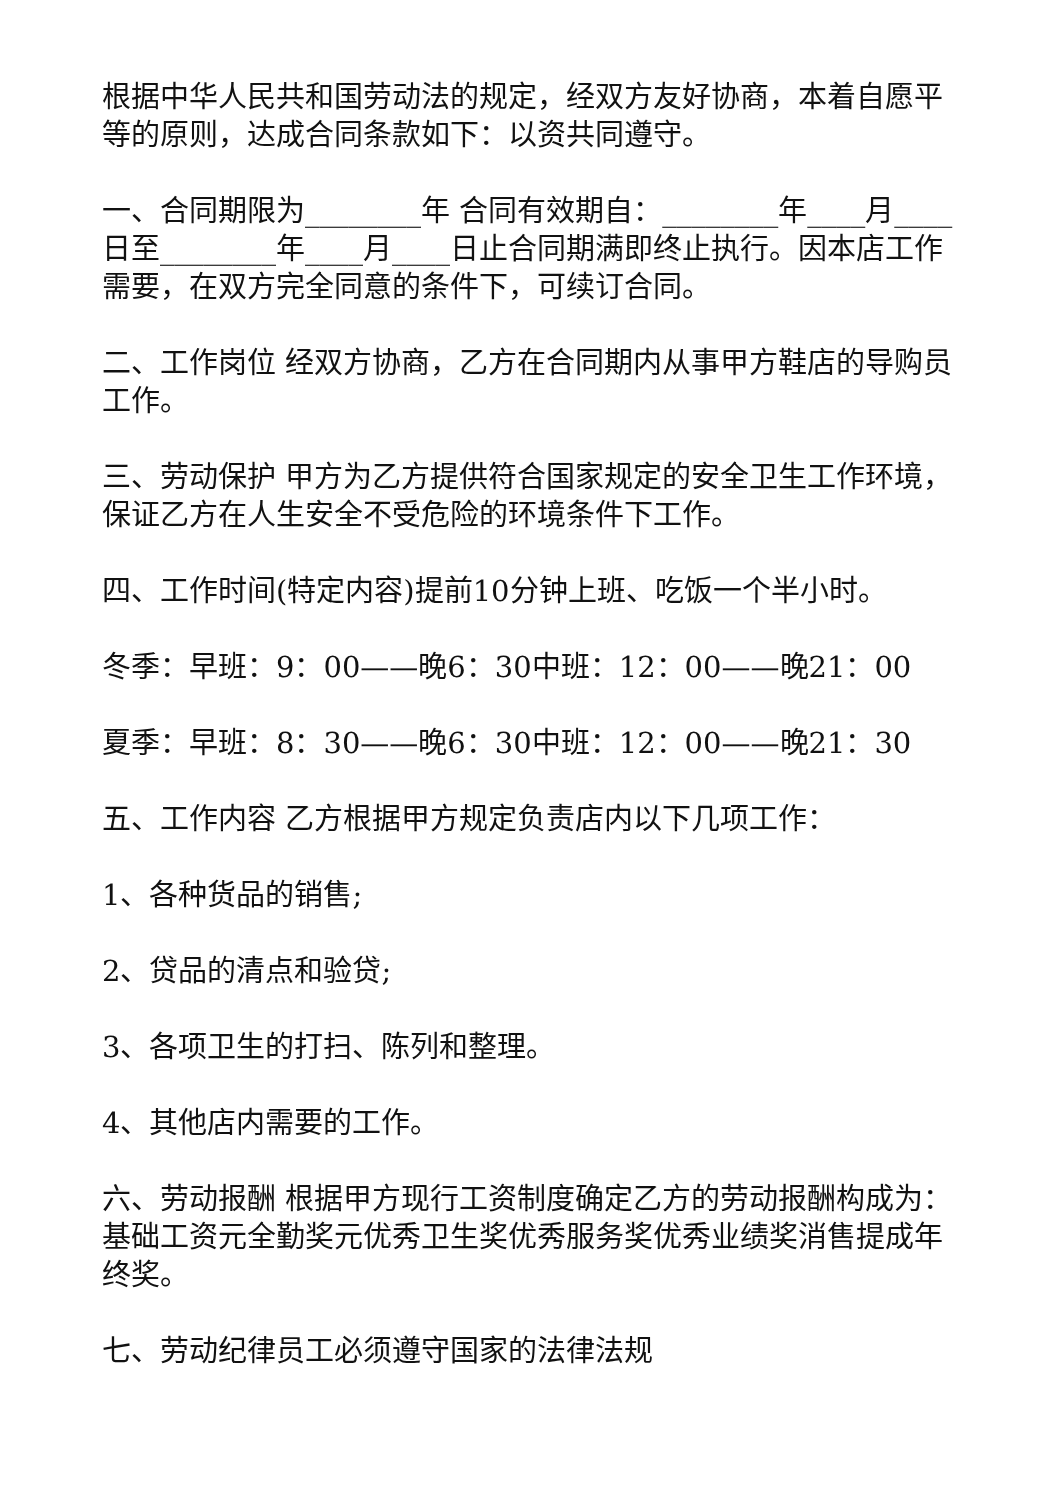根据中华人民共和国劳动法的规定，经双方友好协商，本着自愿平等的原则，达成合同条款如下：以资共同遵守。
一、合同期限为________年 合同有效期自：________年____月____日至________年____月____日止合同期满即终止执行。因本店工作需要，在双方完全同意的条件下，可续订合同。
二、工作岗位 经双方协商，乙方在合同期内从事甲方鞋店的导购员工作。
三、劳动保护 甲方为乙方提供符合国家规定的安全卫生工作环境，保证乙方在人生安全不受危险的环境条件下工作。
四、工作时间(特定内容)提前10分钟上班、吃饭一个半小时。
冬季：早班：9：00——晚6：30中班：12：00——晚21：00
夏季：早班：8：30——晚6：30中班：12：00——晚21：30
五、工作内容 乙方根据甲方规定负责店内以下几项工作：
1、各种货品的销售;
2、贷品的清点和验贷;
3、各项卫生的打扫、陈列和整理。
4、其他店内需要的工作。
六、劳动报酬 根据甲方现行工资制度确定乙方的劳动报酬构成为：基础工资元全勤奖元优秀卫生奖优秀服务奖优秀业绩奖消售提成年终奖。
七、劳动纪律员工必须遵守国家的法律法规